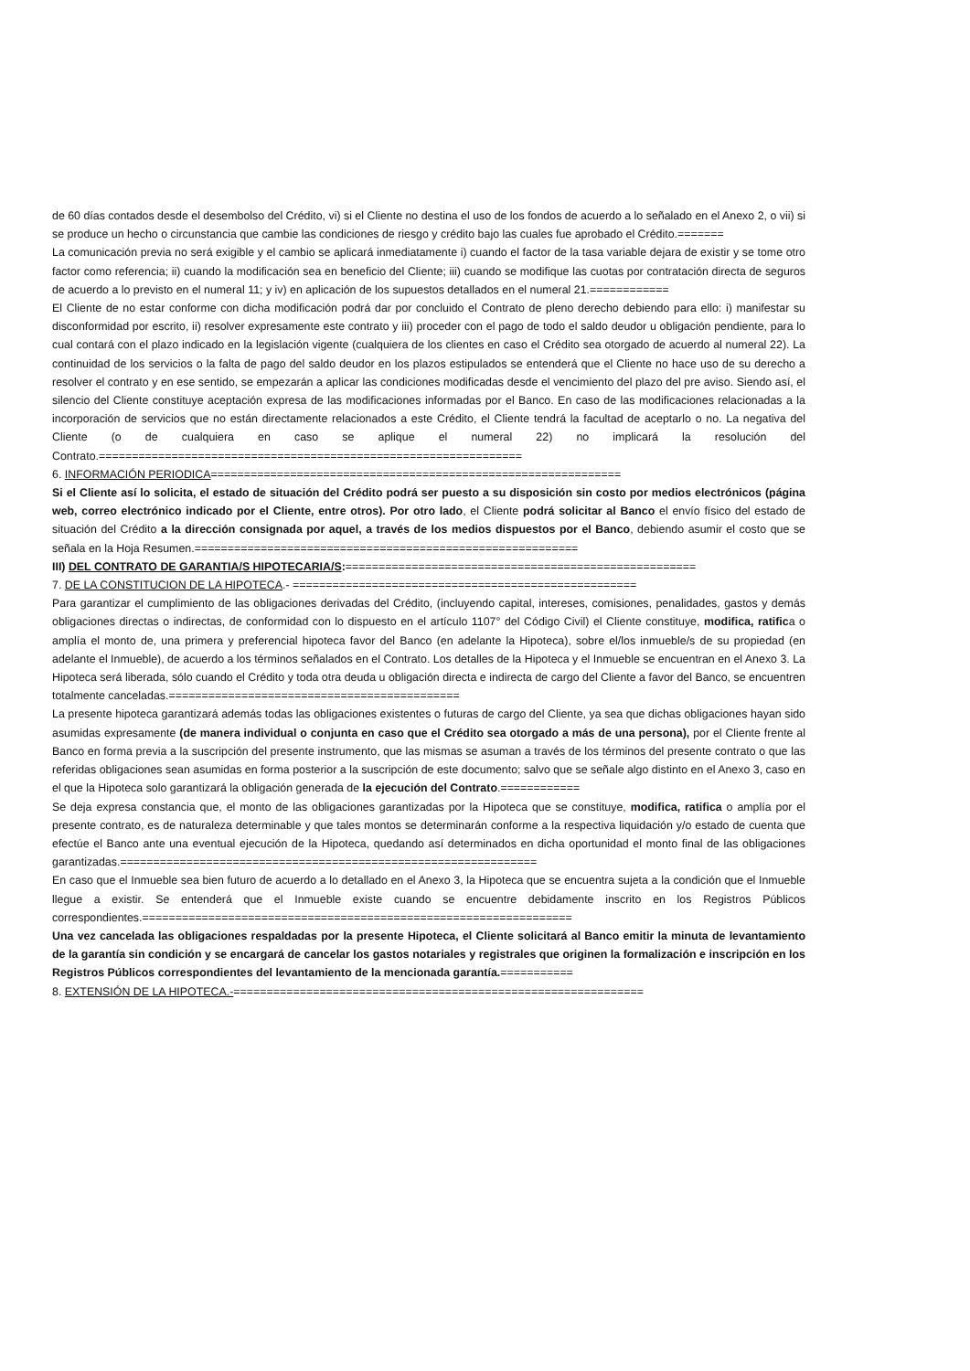de 60 días contados desde el desembolso del Crédito, vi) si el Cliente no destina el uso de los fondos de acuerdo a lo señalado en el Anexo 2, o vii) si se produce un hecho o circunstancia que cambie las condiciones de riesgo y crédito bajo las cuales fue aprobado el Crédito.=======
La comunicación previa no será exigible y el cambio se aplicará inmediatamente i) cuando el factor de la tasa variable dejara de existir y se tome otro factor como referencia; ii) cuando la modificación sea en beneficio del Cliente; iii) cuando se modifique las cuotas por contratación directa de seguros de acuerdo a lo previsto en el numeral 11; y iv) en aplicación de los supuestos detallados en el numeral 21.============
El Cliente de no estar conforme con dicha modificación podrá dar por concluido el Contrato de pleno derecho debiendo para ello: i) manifestar su disconformidad por escrito, ii) resolver expresamente este contrato y iii) proceder con el pago de todo el saldo deudor u obligación pendiente, para lo cual contará con el plazo indicado en la legislación vigente (cualquiera de los clientes en caso el Crédito sea otorgado de acuerdo al numeral 22). La continuidad de los servicios o la falta de pago del saldo deudor en los plazos estipulados se entenderá que el Cliente no hace uso de su derecho a resolver el contrato y en ese sentido, se empezarán a aplicar las condiciones modificadas desde el vencimiento del plazo del pre aviso. Siendo así, el silencio del Cliente constituye aceptación expresa de las modificaciones informadas por el Banco. En caso de las modificaciones relacionadas a la incorporación de servicios que no están directamente relacionados a este Crédito, el Cliente tendrá la facultad de aceptarlo o no. La negativa del Cliente (o de cualquiera en caso se aplique el numeral 22) no implicará la resolución del Contrato.================================================================
6. INFORMACIÓN PERIODICA==============================================================
Si el Cliente así lo solicita, el estado de situación del Crédito podrá ser puesto a su disposición sin costo por medios electrónicos (página web, correo electrónico indicado por el Cliente, entre otros). Por otro lado, el Cliente podrá solicitar al Banco el envío físico del estado de situación del Crédito a la dirección consignada por aquel, a través de los medios dispuestos por el Banco, debiendo asumir el costo que se señala en la Hoja Resumen.==========================================================
III) DEL CONTRATO DE GARANTIA/S HIPOTECARIA/S:=====================================================
7. DE LA CONSTITUCION DE LA HIPOTECA.- ====================================================
Para garantizar el cumplimiento de las obligaciones derivadas del Crédito, (incluyendo capital, intereses, comisiones, penalidades, gastos y demás obligaciones directas o indirectas, de conformidad con lo dispuesto en el artículo 1107° del Código Civil) el Cliente constituye, modifica, ratifica o amplía el monto de, una primera y preferencial hipoteca favor del Banco (en adelante la Hipoteca), sobre el/los inmueble/s de su propiedad (en adelante el Inmueble), de acuerdo a los términos señalados en el Contrato. Los detalles de la Hipoteca y el Inmueble se encuentran en el Anexo 3. La Hipoteca será liberada, sólo cuando el Crédito y toda otra deuda u obligación directa e indirecta de cargo del Cliente a favor del Banco, se encuentren totalmente canceladas.============================================
La presente hipoteca garantizará además todas las obligaciones existentes o futuras de cargo del Cliente, ya sea que dichas obligaciones hayan sido asumidas expresamente (de manera individual o conjunta en caso que el Crédito sea otorgado a más de una persona), por el Cliente frente al Banco en forma previa a la suscripción del presente instrumento, que las mismas se asuman a través de los términos del presente contrato o que las referidas obligaciones sean asumidas en forma posterior a la suscripción de este documento; salvo que se señale algo distinto en el Anexo 3, caso en el que la Hipoteca solo garantizará la obligación generada de la ejecución del Contrato.============
Se deja expresa constancia que, el monto de las obligaciones garantizadas por la Hipoteca que se constituye, modifica, ratifica o amplía por el presente contrato, es de naturaleza determinable y que tales montos se determinarán conforme a la respectiva liquidación y/o estado de cuenta que efectúe el Banco ante una eventual ejecución de la Hipoteca, quedando así determinados en dicha oportunidad el monto final de las obligaciones garantizadas.===============================================================
En caso que el Inmueble sea bien futuro de acuerdo a lo detallado en el Anexo 3, la Hipoteca que se encuentra sujeta a la condición que el Inmueble llegue a existir. Se entenderá que el Inmueble existe cuando se encuentre debidamente inscrito en los Registros Públicos correspondientes.=================================================================
Una vez cancelada las obligaciones respaldadas por la presente Hipoteca, el Cliente solicitará al Banco emitir la minuta de levantamiento de la garantía sin condición y se encargará de cancelar los gastos notariales y registrales que originen la formalización e inscripción en los Registros Públicos correspondientes del levantamiento de la mencionada garantía.===========
8. EXTENSIÓN DE LA HIPOTECA.-==============================================================